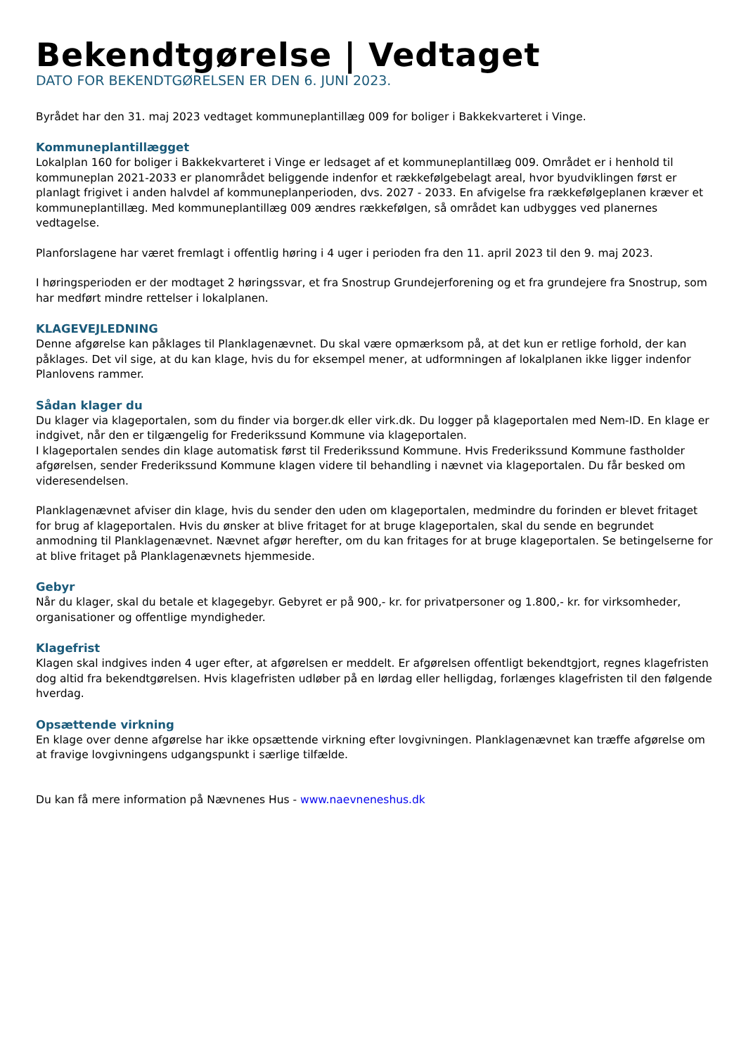Bekendtgørelse | Vedtaget
DATO FOR BEKENDTGØRELSEN ER DEN 6. JUNI 2023.
Byrådet har den 31. maj 2023 vedtaget kommuneplantillæg 009 for boliger i Bakkekvarteret i Vinge.
Kommuneplantillægget
Lokalplan 160 for boliger i Bakkekvarteret i Vinge er ledsaget af et kommuneplantillæg 009. Området er i henhold til kommuneplan 2021-2033 er planområdet beliggende indenfor et rækkefølgebelagt areal, hvor byudviklingen først er planlagt frigivet i anden halvdel af kommuneplanperioden, dvs. 2027 - 2033. En afvigelse fra rækkefølgeplanen kræver et kommuneplantillæg. Med kommuneplantillæg 009 ændres rækkefølgen, så området kan udbygges ved planernes vedtagelse.
Planforslagene har været fremlagt i offentlig høring i 4 uger i perioden fra den 11. april 2023 til den 9. maj 2023.
I høringsperioden er der modtaget 2 høringssvar, et fra Snostrup Grundejerforening og et fra grundejere fra Snostrup, som har medført mindre rettelser i lokalplanen.
KLAGEVEJLEDNING
Denne afgørelse kan påklages til Planklagenævnet. Du skal være opmærksom på, at det kun er retlige forhold, der kan påklages. Det vil sige, at du kan klage, hvis du for eksempel mener, at udformningen af lokalplanen ikke ligger indenfor Planlovens rammer.
Sådan klager du
Du klager via klageportalen, som du finder via borger.dk eller virk.dk. Du logger på klageportalen med Nem-ID. En klage er indgivet, når den er tilgængelig for Frederikssund Kommune via klageportalen.
I klageportalen sendes din klage automatisk først til Frederikssund Kommune. Hvis Frederikssund Kommune fastholder afgørelsen, sender Frederikssund Kommune klagen videre til behandling i nævnet via klageportalen. Du får besked om videresendelsen.
Planklagenævnet afviser din klage, hvis du sender den uden om klageportalen, medmindre du forinden er blevet fritaget for brug af klageportalen. Hvis du ønsker at blive fritaget for at bruge klageportalen, skal du sende en begrundet anmodning til Planklagenævnet. Nævnet afgør herefter, om du kan fritages for at bruge klageportalen. Se betingelserne for at blive fritaget på Planklagenævnets hjemmeside.
Gebyr
Når du klager, skal du betale et klagegebyr. Gebyret er på 900,- kr. for privatpersoner og 1.800,- kr. for virksomheder, organisationer og offentlige myndigheder.
Klagefrist
Klagen skal indgives inden 4 uger efter, at afgørelsen er meddelt. Er afgørelsen offentligt bekendtgjort, regnes klagefristen dog altid fra bekendtgørelsen. Hvis klagefristen udløber på en lørdag eller helligdag, forlænges klagefristen til den følgende hverdag.
Opsættende virkning
En klage over denne afgørelse har ikke opsættende virkning efter lovgivningen. Planklagenævnet kan træffe afgørelse om at fravige lovgivningens udgangspunkt i særlige tilfælde.
Du kan få mere information på Nævnenes Hus - www.naevneneshus.dk